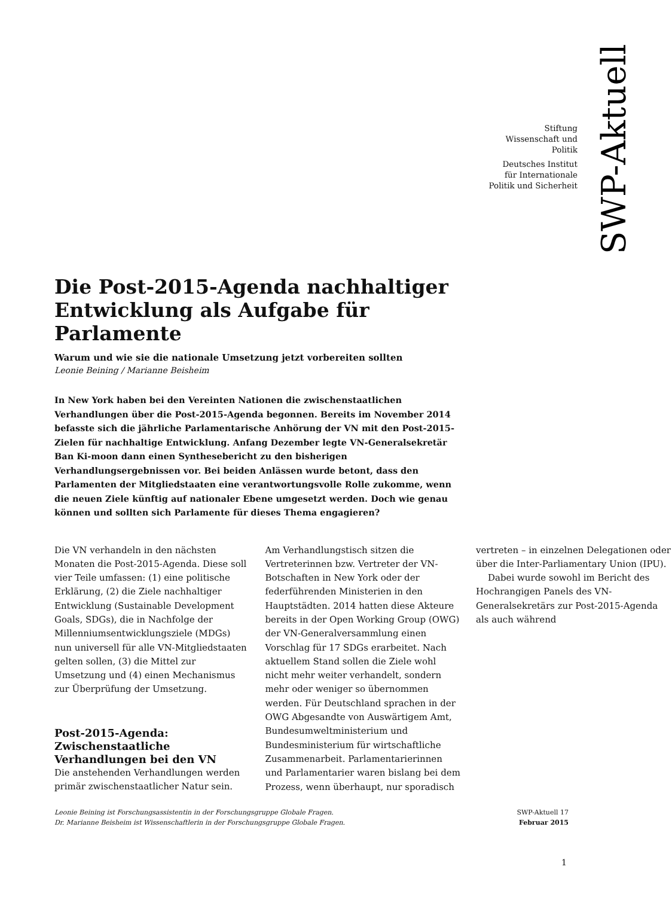SWP-Aktuell
Stiftung
Wissenschaft und
Politik
Deutsches Institut
für Internationale
Politik und Sicherheit
Die Post-2015-Agenda nachhaltiger Entwicklung als Aufgabe für Parlamente
Warum und wie sie die nationale Umsetzung jetzt vorbereiten sollten
Leonie Beining / Marianne Beisheim
In New York haben bei den Vereinten Nationen die zwischenstaatlichen Verhandlungen über die Post-2015-Agenda begonnen. Bereits im November 2014 befasste sich die jährliche Parlamentarische Anhörung der VN mit den Post-2015-Zielen für nachhaltige Entwicklung. Anfang Dezember legte VN-Generalsekretär Ban Ki-moon dann einen Synthesebericht zu den bisherigen Verhandlungsergebnissen vor. Bei beiden Anlässen wurde betont, dass den Parlamenten der Mitgliedstaaten eine verantwortungsvolle Rolle zukomme, wenn die neuen Ziele künftig auf nationaler Ebene umgesetzt werden. Doch wie genau können und sollten sich Parlamente für dieses Thema engagieren?
Die VN verhandeln in den nächsten Monaten die Post-2015-Agenda. Diese soll vier Teile umfassen: (1) eine politische Erklärung, (2) die Ziele nachhaltiger Entwicklung (Sustainable Development Goals, SDGs), die in Nachfolge der Millenniumsentwicklungsziele (MDGs) nun universell für alle VN-Mitgliedstaaten gelten sollen, (3) die Mittel zur Umsetzung und (4) einen Mechanismus zur Überprüfung der Umsetzung.
Post-2015-Agenda: Zwischenstaatliche Verhandlungen bei den VN
Die anstehenden Verhandlungen werden primär zwischenstaatlicher Natur sein. Am Verhandlungstisch sitzen die Vertreterinnen bzw. Vertreter der VN-Botschaften in New York oder der federführenden Ministerien in den Hauptstädten. 2014 hatten diese Akteure bereits in der Open Working Group (OWG) der VN-Generalversammlung einen Vorschlag für 17 SDGs erarbeitet. Nach aktuellem Stand sollen die Ziele wohl nicht mehr weiter verhandelt, sondern mehr oder weniger so übernommen werden. Für Deutschland sprachen in der OWG Abgesandte von Auswärtigem Amt, Bundesumweltministerium und Bundesministerium für wirtschaftliche Zusammenarbeit. Parlamentarierinnen und Parlamentarier waren bislang bei dem Prozess, wenn überhaupt, nur sporadisch vertreten – in einzelnen Delegationen oder über die Inter-Parliamentary Union (IPU).
Dabei wurde sowohl im Bericht des Hochrangigen Panels des VN-Generalsekretärs zur Post-2015-Agenda als auch während
Leonie Beining ist Forschungsassistentin in der Forschungsgruppe Globale Fragen.
Dr. Marianne Beisheim ist Wissenschaftlerin in der Forschungsgruppe Globale Fragen.
SWP-Aktuell 17
Februar 2015
1